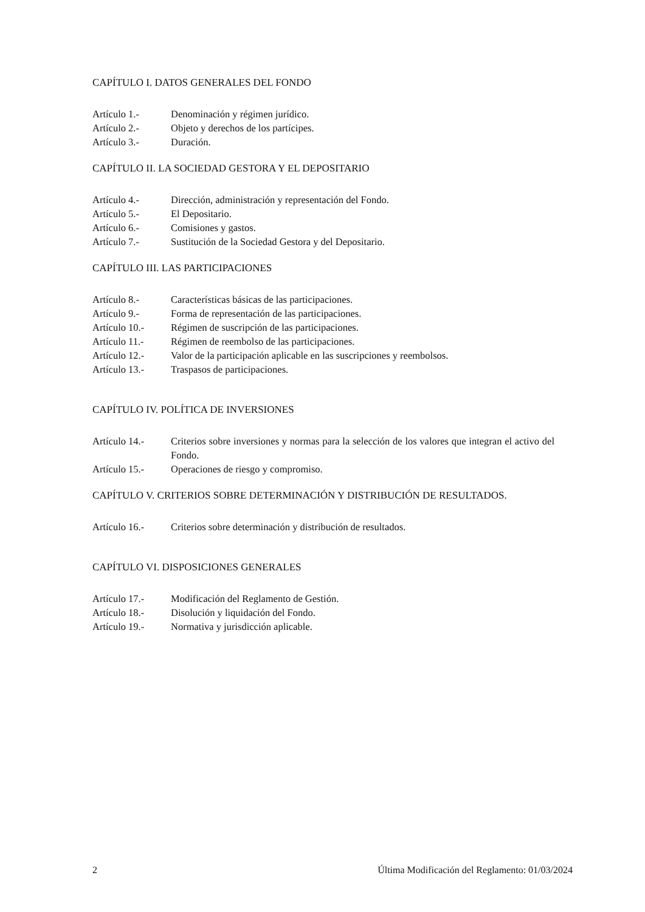CAPÍTULO I. DATOS GENERALES DEL FONDO
Artículo 1.- Denominación y régimen jurídico.
Artículo 2.- Objeto y derechos de los partícipes.
Artículo 3.- Duración.
CAPÍTULO II. LA SOCIEDAD GESTORA Y EL DEPOSITARIO
Artículo 4.- Dirección, administración y representación del Fondo.
Artículo 5.- El Depositario.
Artículo 6.- Comisiones y gastos.
Artículo 7.- Sustitución de la Sociedad Gestora y del Depositario.
CAPÍTULO III. LAS PARTICIPACIONES
Artículo 8.- Características básicas de las participaciones.
Artículo 9.- Forma de representación de las participaciones.
Artículo 10.- Régimen de suscripción de las participaciones.
Artículo 11.- Régimen de reembolso de las participaciones.
Artículo 12.- Valor de la participación aplicable en las suscripciones y reembolsos.
Artículo 13.- Traspasos de participaciones.
CAPÍTULO IV. POLÍTICA DE INVERSIONES
Artículo 14.- Criterios sobre inversiones y normas para la selección de los valores que integran el activo del Fondo.
Artículo 15.- Operaciones de riesgo y compromiso.
CAPÍTULO V. CRITERIOS SOBRE DETERMINACIÓN Y DISTRIBUCIÓN DE RESULTADOS.
Artículo 16.- Criterios sobre determinación y distribución de resultados.
CAPÍTULO VI. DISPOSICIONES GENERALES
Artículo 17.- Modificación del Reglamento de Gestión.
Artículo 18.- Disolución y liquidación del Fondo.
Artículo 19.- Normativa y jurisdicción aplicable.
2 Última Modificación del Reglamento: 01/03/2024